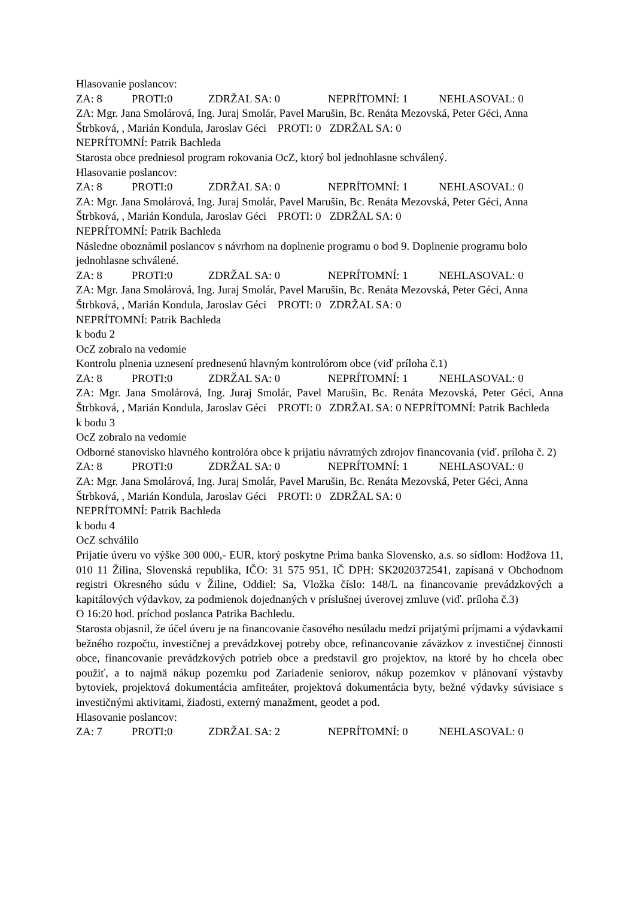Hlasovanie poslancov:
ZA: 8 PROTI:0 ZDRŽAL SA: 0 NEPRÍTOMNÍ: 1 NEHLASOVAL: 0
ZA: Mgr. Jana Smolárová, Ing. Juraj Smolár, Pavel Marušin, Bc. Renáta Mezovská, Peter Géci, Anna Štrbková, , Marián Kondula, Jaroslav Géci PROTI: 0 ZDRŽAL SA: 0
NEPRÍTOMNÍ: Patrik Bachleda
Starosta obce predniesol program rokovania OcZ, ktorý bol jednohlasne schválený.
Hlasovanie poslancov:
ZA: 8 PROTI:0 ZDRŽAL SA: 0 NEPRÍTOMNÍ: 1 NEHLASOVAL: 0
ZA: Mgr. Jana Smolárová, Ing. Juraj Smolár, Pavel Marušin, Bc. Renáta Mezovská, Peter Géci, Anna Štrbková, , Marián Kondula, Jaroslav Géci PROTI: 0 ZDRŽAL SA: 0
NEPRÍTOMNÍ: Patrik Bachleda
Následne oboznámil poslancov s návrhom na doplnenie programu o bod 9. Doplnenie programu bolo jednohlasne schválené.
ZA: 8 PROTI:0 ZDRŽAL SA: 0 NEPRÍTOMNÍ: 1 NEHLASOVAL: 0
ZA: Mgr. Jana Smolárová, Ing. Juraj Smolár, Pavel Marušin, Bc. Renáta Mezovská, Peter Géci, Anna Štrbková, , Marián Kondula, Jaroslav Géci PROTI: 0 ZDRŽAL SA: 0
NEPRÍTOMNÍ: Patrik Bachleda
k bodu 2
OcZ zobralo na vedomie
Kontrolu plnenia uznesení prednesenú hlavným kontrolórom obce (viď príloha č.1)
ZA: 8 PROTI:0 ZDRŽAL SA: 0 NEPRÍTOMNÍ: 1 NEHLASOVAL: 0
ZA: Mgr. Jana Smolárová, Ing. Juraj Smolár, Pavel Marušin, Bc. Renáta Mezovská, Peter Géci, Anna Štrbková, , Marián Kondula, Jaroslav Géci PROTI: 0 ZDRŽAL SA: 0 NEPRÍTOMNÍ: Patrik Bachleda
k bodu 3
OcZ zobralo na vedomie
Odborné stanovisko hlavného kontrolóra obce k prijatiu návratných zdrojov financovania (viď. príloha č. 2)
ZA: 8 PROTI:0 ZDRŽAL SA: 0 NEPRÍTOMNÍ: 1 NEHLASOVAL: 0
ZA: Mgr. Jana Smolárová, Ing. Juraj Smolár, Pavel Marušin, Bc. Renáta Mezovská, Peter Géci, Anna Štrbková, , Marián Kondula, Jaroslav Géci PROTI: 0 ZDRŽAL SA: 0
NEPRÍTOMNÍ: Patrik Bachleda
k bodu 4
OcZ schválilo
Prijatie úveru vo výške 300 000,- EUR, ktorý poskytne Prima banka Slovensko, a.s. so sídlom: Hodžova 11, 010 11 Žilina, Slovenská republika, IČO: 31 575 951, IČ DPH: SK2020372541, zapísaná v Obchodnom registri Okresného súdu v Žiline, Oddiel: Sa, Vložka číslo: 148/L na financovanie prevádzkových a kapitálových výdavkov, za podmienok dojednaných v príslušnej úverovej zmluve (viď. príloha č.3)
O 16:20 hod. príchod poslanca Patrika Bachledu.
Starosta objasnil, že účel úveru je na financovanie časového nesúladu medzi prijatými príjmami a výdavkami bežného rozpočtu, investičnej a prevádzkovej potreby obce, refinancovanie záväzkov z investičnej činnosti obce, financovanie prevádzkových potrieb obce a predstavil gro projektov, na ktoré by ho chcela obec použiť, a to najmä nákup pozemku pod Zariadenie seniorov, nákup pozemkov v plánovaní výstavby bytoviek, projektová dokumentácia amfiteáter, projektová dokumentácia byty, bežné výdavky súvisiace s investičnými aktivitami, žiadosti, externý manažment, geodet a pod.
Hlasovanie poslancov:
ZA: 7 PROTI:0 ZDRŽAL SA: 2 NEPRÍTOMNÍ: 0 NEHLASOVAL: 0